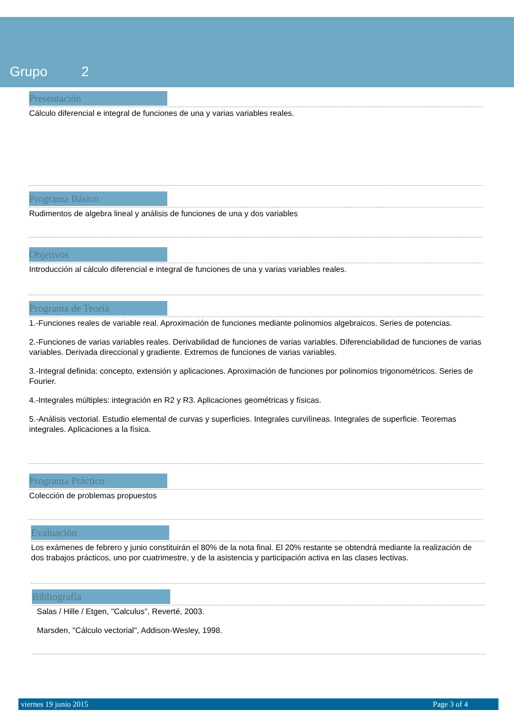Grupo 2
Presentación
Cálculo diferencial e integral de funciones de una y varias variables reales.
Programa Básico
Rudimentos de algebra lineal y análisis de funciones de una y dos variables
Objetivos
Introducción al cálculo diferencial e integral de funciones de una y varias variables reales.
Programa de Teoría
1.-Funciones reales de variable real. Aproximación de funciones mediante polinomios algebraicos. Series de potencias.
2.-Funciones de varias variables reales. Derivabilidad de funciones de varias variables. Diferenciabilidad de funciones de varias variables. Derivada direccional y gradiente. Extremos de funciones de varias variables.
3.-Integral definida: concepto, extensión y aplicaciones. Aproximación de funciones por polinomios trigonométricos. Series de Fourier.
4.-Integrales múltiples: integración en R2 y R3. Aplicaciones geométricas y físicas.
5.-Análisis vectorial. Estudio elemental de curvas y superficies. Integrales curvilíneas. Integrales de superficie. Teoremas integrales. Aplicaciones a la física.
Programa Práctico
Colección de problemas propuestos
Evaluación
Los exámenes de febrero y junio constituirán el 80% de la nota final. El 20% restante se obtendrá mediante la realización de dos trabajos prácticos, uno por cuatrimestre, y de la asistencia y participación activa en las clases lectivas.
Bibliografía
Salas / Hille / Etgen, "Calculus", Reverté, 2003.
Marsden, "Cálculo vectorial", Addison-Wesley, 1998.
viernes 19 junio 2015 Page 3 of 4